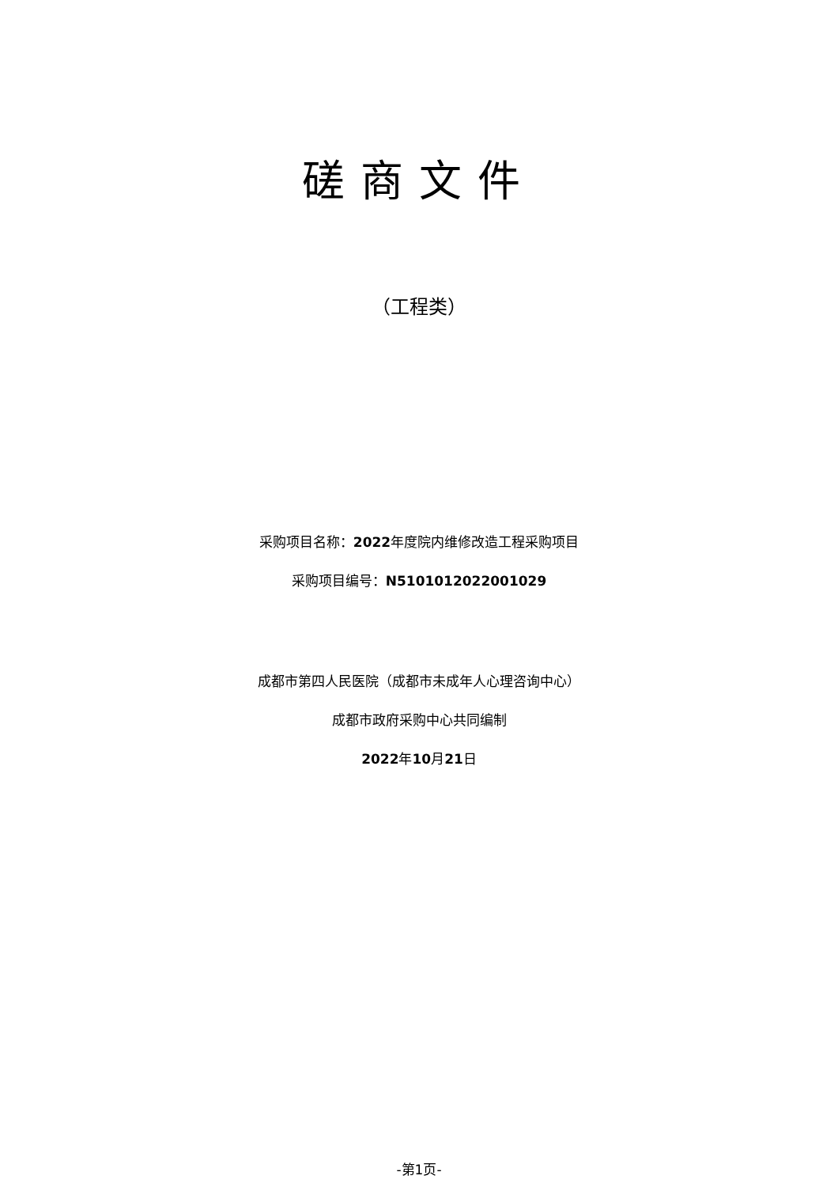磋商文件
（工程类）
采购项目名称：2022年度院内维修改造工程采购项目
采购项目编号：N5101012022001029
成都市第四人民医院（成都市未成年人心理咨询中心）
成都市政府采购中心共同编制
2022年10月21日
-第1页-